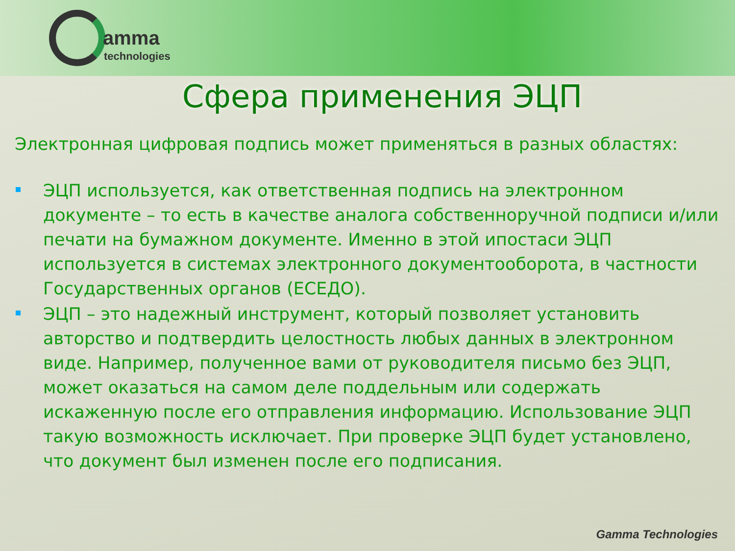amma
technologies
Сфера применения ЭЦП
Электронная цифровая подпись может применяться в разных областях:
ЭЦП используется, как ответственная подпись на электронном документе – то есть в качестве аналога собственноручной подписи и/или печати на бумажном документе. Именно в этой ипостаси ЭЦП используется в системах электронного документооборота, в частности Государственных органов (ЕСЕДО).
ЭЦП – это надежный инструмент, который позволяет установить авторство и подтвердить целостность любых данных в электронном виде. Например, полученное вами от руководителя письмо без ЭЦП, может оказаться на самом деле поддельным или содержать искаженную после его отправления информацию. Использование ЭЦП такую возможность исключает. При проверке ЭЦП будет установлено, что документ был изменен после его подписания.
Gamma Technologies